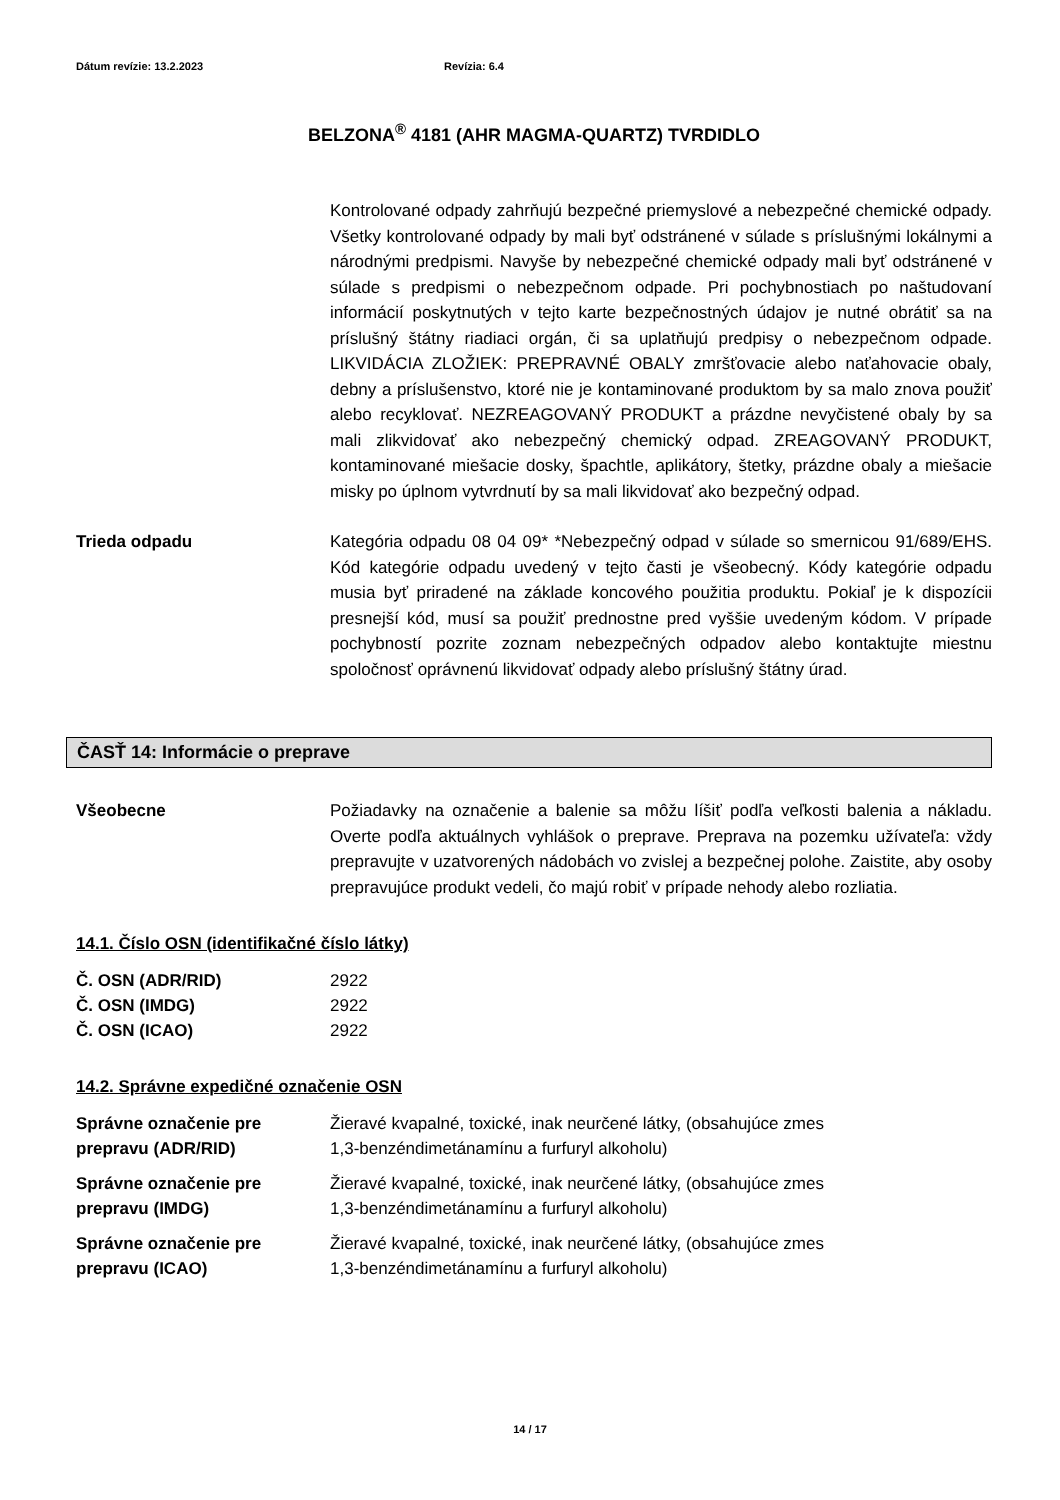Dátum revízie: 13.2.2023 Revízia: 6.4
BELZONA<sup>®</sup> 4181 (AHR MAGMA-QUARTZ) TVRDIDLO
Kontrolované odpady zahrňujú bezpečné priemyslové a nebezpečné chemické odpady. Všetky kontrolované odpady by mali byť odstránené v súlade s príslušnými lokálnymi a národnými predpismi. Navyše by nebezpečné chemické odpady mali byť odstránené v súlade s predpismi o nebezpečnom odpade. Pri pochybnostiach po naštudovaní informácií poskytnutých v tejto karte bezpečnostných údajov je nutné obrátiť sa na príslušný štátny riadiaci orgán, či sa uplatňujú predpisy o nebezpečnom odpade. LIKVIDÁCIA ZLOŽIEK: PREPRAVNÉ OBALY zmršťovacie alebo naťahovacie obaly, debny a príslušenstvo, ktoré nie je kontaminované produktom by sa malo znova použiť alebo recyklovať. NEZREAGOVANÝ PRODUKT a prázdne nevyčistené obaly by sa mali zlikvidovať ako nebezpečný chemický odpad. ZREAGOVANÝ PRODUKT, kontaminované miešacie dosky, špachtle, aplikátory, štetky, prázdne obaly a miešacie misky po úplnom vytvrdnutí by sa mali likvidovať ako bezpečný odpad.
Trieda odpadu Kategória odpadu 08 04 09* *Nebezpečný odpad v súlade so smernicou 91/689/EHS. Kód kategórie odpadu uvedený v tejto časti je všeobecný. Kódy kategórie odpadu musia byť priradené na základe koncového použitia produktu. Pokiaľ je k dispozícii presnejší kód, musí sa použiť prednostne pred vyššie uvedeným kódom. V prípade pochybností pozrite zoznam nebezpečných odpadov alebo kontaktujte miestnu spoločnosť oprávnenú likvidovať odpady alebo príslušný štátny úrad.
ČASŤ 14: Informácie o preprave
Všeobecne Požiadavky na označenie a balenie sa môžu líšiť podľa veľkosti balenia a nákladu. Overte podľa aktuálnych vyhlášok o preprave. Preprava na pozemku užívateľa: vždy prepravujte v uzatvorených nádobách vo zvislej a bezpečnej polohe. Zaistite, aby osoby prepravujúce produkt vedeli, čo majú robiť v prípade nehody alebo rozliatia.
14.1. Číslo OSN (identifikačné číslo látky)
| Č. OSN (ADR/RID) | 2922 |
| Č. OSN (IMDG) | 2922 |
| Č. OSN (ICAO) | 2922 |
14.2. Správne expedičné označenie OSN
| Správne označenie pre prepravu (ADR/RID) | Žieravé kvapalné, toxické, inak neurčené látky, (obsahujúce zmes 1,3-benzéndimetánamínu a furfuryl alkoholu) |
| Správne označenie pre prepravu (IMDG) | Žieravé kvapalné, toxické, inak neurčené látky, (obsahujúce zmes 1,3-benzéndimetánamínu a furfuryl alkoholu) |
| Správne označenie pre prepravu (ICAO) | Žieravé kvapalné, toxické, inak neurčené látky, (obsahujúce zmes 1,3-benzéndimetánamínu a furfuryl alkoholu) |
14 / 17